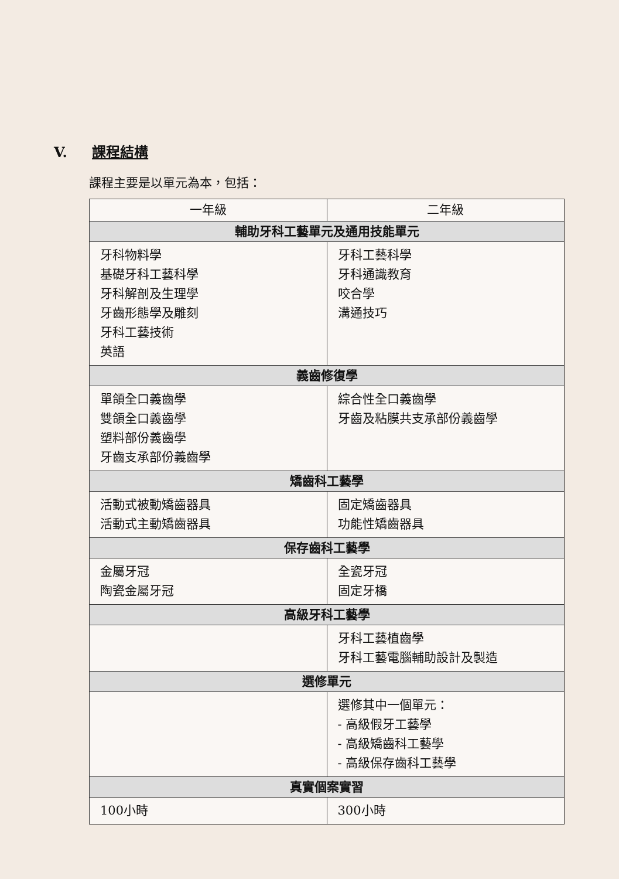V. 課程結構
課程主要是以單元為本，包括：
| 一年級 | 二年級 |
| --- | --- |
| 輔助牙科工藝單元及通用技能單元 | |
| 牙科物料學 基礎牙科工藝科學 牙科解剖及生理學 牙齒形態學及雕刻 牙科工藝技術 英語 | 牙科工藝科學 牙科通識教育 咬合學 溝通技巧 |
| 義齒修復學 | |
| 單頜全口義齒學 雙頜全口義齒學 塑料部份義齒學 牙齒支承部份義齒學 | 綜合性全口義齒學 牙齒及粘膜共支承部份義齒學 |
| 矯齒科工藝學 | |
| 活動式被動矯齒器具 活動式主動矯齒器具 | 固定矯齒器具 功能性矯齒器具 |
| 保存齒科工藝學 | |
| 金屬牙冠 陶瓷金屬牙冠 | 全瓷牙冠 固定牙橋 |
| 高級牙科工藝學 | |
| | 牙科工藝植齒學 牙科工藝電腦輔助設計及製造 |
| 選修單元 | |
| | 選修其中一個單元： - 高級假牙工藝學 - 高級矯齒科工藝學 - 高級保存齒科工藝學 |
| 真實個案實習 | |
| 100小時 | 300小時 |